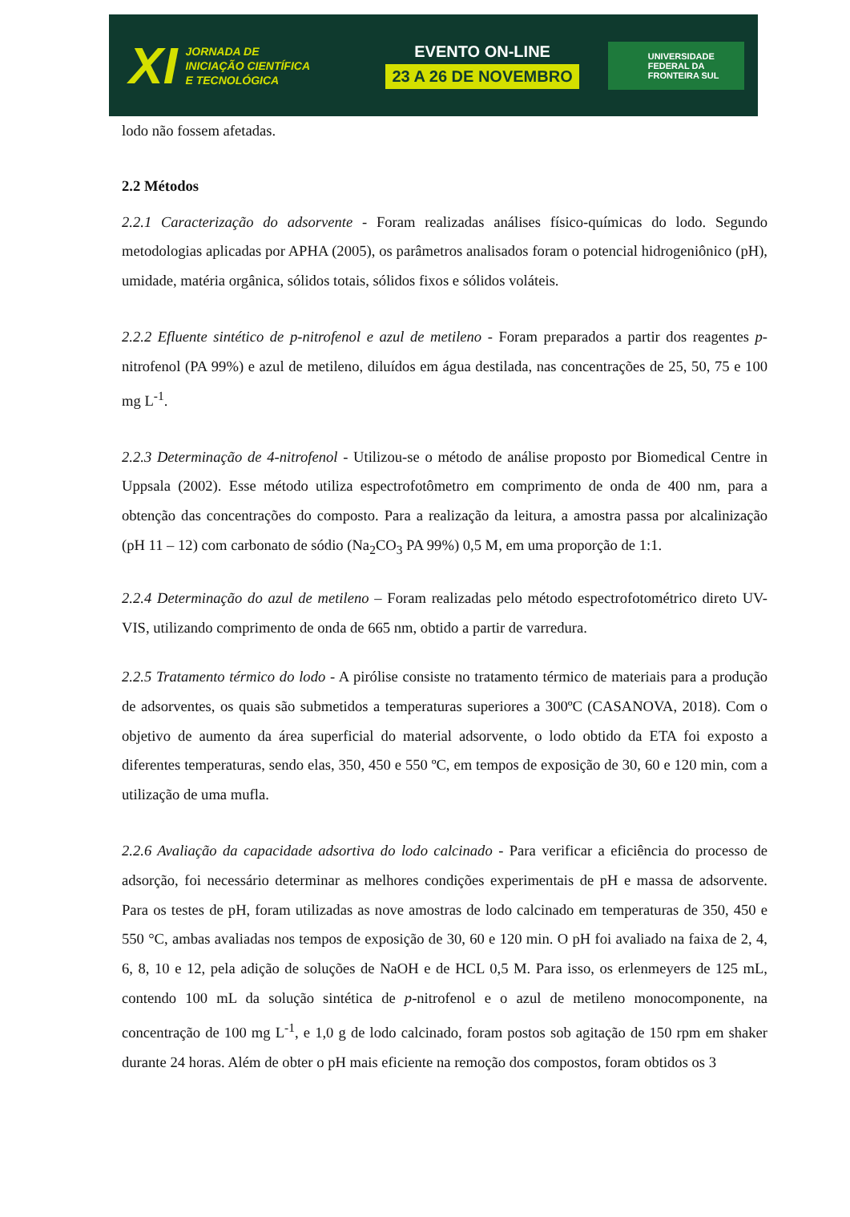XI
JORNADA DE
INICIAÇÃO CIENTÍFICA
E TECNOLÓGICA
EVENTO ON-LINE
23 A 26 DE NOVEMBRO
UNIVERSIDADE
FEDERAL DA
FRONTEIRA SUL
lodo não fossem afetadas.
2.2 Métodos
2.2.1 Caracterização do adsorvente - Foram realizadas análises físico-químicas do lodo. Segundo metodologias aplicadas por APHA (2005), os parâmetros analisados foram o potencial hidrogeniônico (pH), umidade, matéria orgânica, sólidos totais, sólidos fixos e sólidos voláteis.
2.2.2 Efluente sintético de p-nitrofenol e azul de metileno - Foram preparados a partir dos reagentes p-nitrofenol (PA 99%) e azul de metileno, diluídos em água destilada, nas concentrações de 25, 50, 75 e 100 mg L<sup>-1</sup>.
2.2.3 Determinação de 4-nitrofenol - Utilizou-se o método de análise proposto por Biomedical Centre in Uppsala (2002). Esse método utiliza espectrofotômetro em comprimento de onda de 400 nm, para a obtenção das concentrações do composto. Para a realização da leitura, a amostra passa por alcalinização (pH 11 – 12) com carbonato de sódio (Na<sub>2</sub>CO<sub>3</sub> PA 99%) 0,5 M, em uma proporção de 1:1.
2.2.4 Determinação do azul de metileno – Foram realizadas pelo método espectrofotométrico direto UV-VIS, utilizando comprimento de onda de 665 nm, obtido a partir de varredura.
2.2.5 Tratamento térmico do lodo - A pirólise consiste no tratamento térmico de materiais para a produção de adsorventes, os quais são submetidos a temperaturas superiores a 300ºC (CASANOVA, 2018). Com o objetivo de aumento da área superficial do material adsorvente, o lodo obtido da ETA foi exposto a diferentes temperaturas, sendo elas, 350, 450 e 550 ºC, em tempos de exposição de 30, 60 e 120 min, com a utilização de uma mufla.
2.2.6 Avaliação da capacidade adsortiva do lodo calcinado - Para verificar a eficiência do processo de adsorção, foi necessário determinar as melhores condições experimentais de pH e massa de adsorvente. Para os testes de pH, foram utilizadas as nove amostras de lodo calcinado em temperaturas de 350, 450 e 550 °C, ambas avaliadas nos tempos de exposição de 30, 60 e 120 min. O pH foi avaliado na faixa de 2, 4, 6, 8, 10 e 12, pela adição de soluções de NaOH e de HCL 0,5 M. Para isso, os erlenmeyers de 125 mL, contendo 100 mL da solução sintética de p-nitrofenol e o azul de metileno monocomponente, na concentração de 100 mg L<sup>-1</sup>, e 1,0 g de lodo calcinado, foram postos sob agitação de 150 rpm em shaker durante 24 horas. Além de obter o pH mais eficiente na remoção dos compostos, foram obtidos os 3